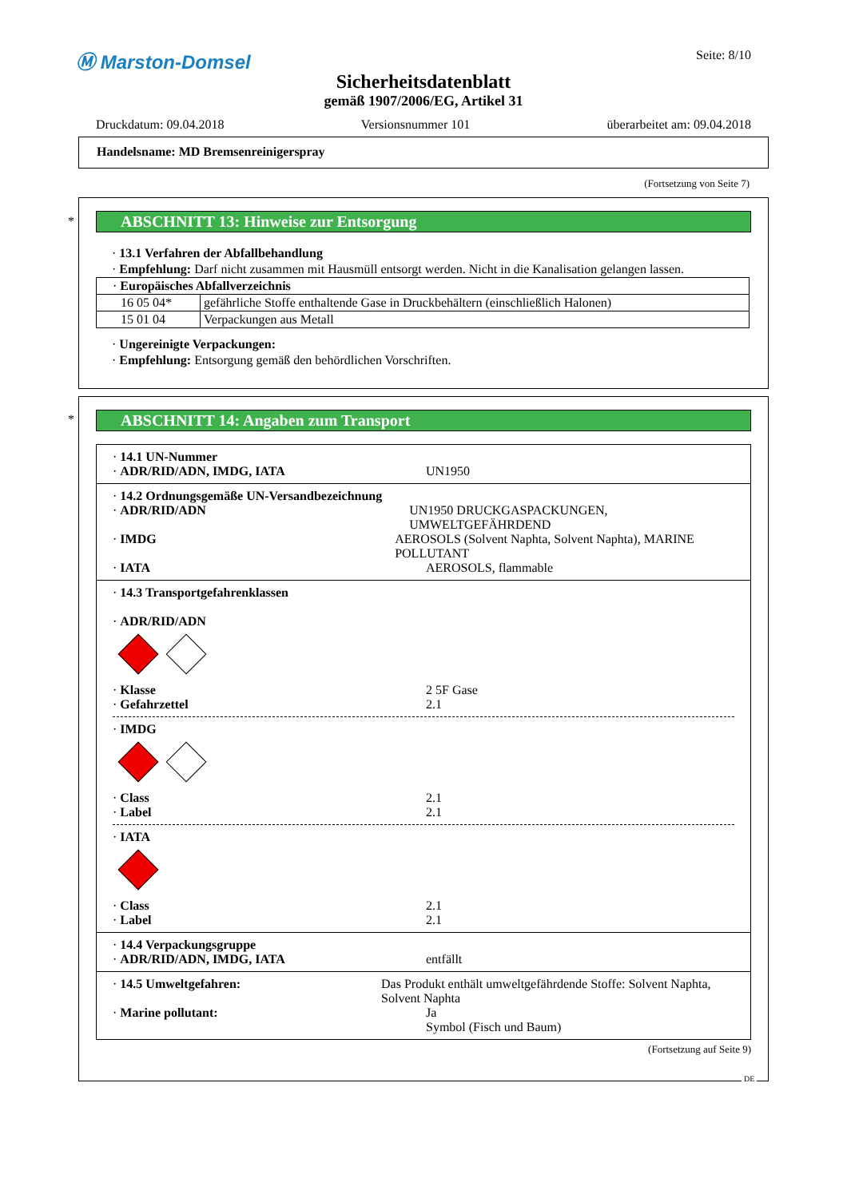Ⓜ Marston-Domsel
Seite: 8/10
Sicherheitsdatenblatt
gemäß 1907/2006/EG, Artikel 31
Druckdatum: 09.04.2018 Versionsnummer 101 überarbeitet am: 09.04.2018
Handelsname: MD Bremsenreinigerspray
(Fortsetzung von Seite 7)
*
ABSCHNITT 13: Hinweise zur Entsorgung
· 13.1 Verfahren der Abfallbehandlung
· Empfehlung: Darf nicht zusammen mit Hausmüll entsorgt werden. Nicht in die Kanalisation gelangen lassen.
| · Europäisches Abfallverzeichnis | |
| 16 05 04* | gefährliche Stoffe enthaltende Gase in Druckbehältern (einschließlich Halonen) |
| 15 01 04 | Verpackungen aus Metall |
· Ungereinigte Verpackungen:
· Empfehlung: Entsorgung gemäß den behördlichen Vorschriften.
*
ABSCHNITT 14: Angaben zum Transport
· 14.1 UN-Nummer
· ADR/RID/ADN, IMDG, IATA UN1950
· 14.2 Ordnungsgemäße UN-Versandbezeichnung
· ADR/RID/ADN UN1950 DRUCKGASPACKUNGEN, UMWELTGEFÄHRDEND
· IMDG AEROSOLS (Solvent Naphta, Solvent Naphta), MARINE POLLUTANT
· IATA AEROSOLS, flammable
· 14.3 Transportgefahrenklassen
· ADR/RID/ADN
· Klasse 2 5F Gase
· Gefahrzettel 2.1
· IMDG
· Class 2.1
· Label 2.1
· IATA
· Class 2.1
· Label 2.1
· 14.4 Verpackungsgruppe
· ADR/RID/ADN, IMDG, IATA entfällt
· 14.5 Umweltgefahren: Das Produkt enthält umweltgefährdende Stoffe: Solvent Naphta, Solvent Naphta
· Marine pollutant: Ja
Symbol (Fisch und Baum)
(Fortsetzung auf Seite 9)
DE